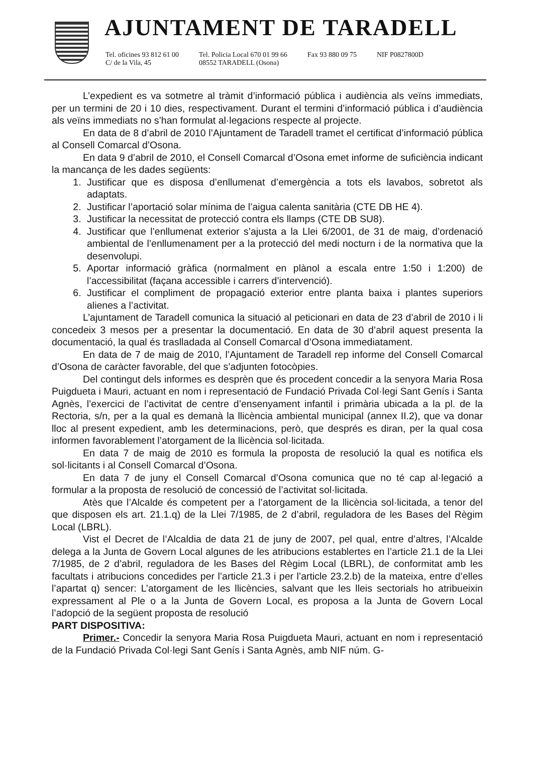AJUNTAMENT DE TARADELL
Tel. oficines 93 812 61 00
C/ de la Vila, 45
Tel. Policia Local 670 01 99 66
08552 TARADELL (Osona)
Fax 93 880 09 75 NIF P0827800D
L’expedient es va sotmetre al tràmit d’informació pública i audiència als veïns immediats, per un termini de 20 i 10 dies, respectivament. Durant el termini d’informació pública i d’audiència als veïns immediats no s’han formulat al·legacions respecte al projecte.
En data de 8 d’abril de 2010 l’Ajuntament de Taradell tramet el certificat d’informació pública al Consell Comarcal d’Osona.
En data 9 d’abril de 2010, el Consell Comarcal d’Osona emet informe de suficiència indicant la mancança de les dades següents:
1. Justificar que es disposa d’enllumenat d’emergència a tots els lavabos, sobretot als adaptats.
2. Justificar l’aportació solar mínima de l’aigua calenta sanitària (CTE DB HE 4).
3. Justificar la necessitat de protecció contra els llamps (CTE DB SU8).
4. Justificar que l’enllumenat exterior s’ajusta a la Llei 6/2001, de 31 de maig, d’ordenació ambiental de l’enllumenament per a la protecció del medi nocturn i de la normativa que la desenvolupi.
5. Aportar informació gràfica (normalment en plànol a escala entre 1:50 i 1:200) de l’accessibilitat (façana accessible i carrers d’intervenció).
6. Justificar el compliment de propagació exterior entre planta baixa i plantes superiors alienes a l’activitat.
L’ajuntament de Taradell comunica la situació al peticionari en data de 23 d’abril de 2010 i li concedeix 3 mesos per a presentar la documentació. En data de 30 d’abril aquest presenta la documentació, la qual és traslladada al Consell Comarcal d’Osona immediatament.
En data de 7 de maig de 2010, l’Ajuntament de Taradell rep informe del Consell Comarcal d’Osona de caràcter favorable, del que s’adjunten fotocòpies.
Del contingut dels informes es desprèn que és procedent concedir a la senyora Maria Rosa Puigdueta i Mauri, actuant en nom i representació de Fundació Privada Col·legi Sant Genís i Santa Agnès, l’exercici de l’activitat de centre d’ensenyament infantil i primària ubicada a la pl. de la Rectoria, s/n, per a la qual es demanà la llicència ambiental municipal (annex II.2), que va donar lloc al present expedient, amb les determinacions, però, que després es diran, per la qual cosa informen favorablement l’atorgament de la llicència sol·licitada.
En data 7 de maig de 2010 es formula la proposta de resolució la qual es notifica els sol·licitants i al Consell Comarcal d’Osona.
En data 7 de juny el Consell Comarcal d’Osona comunica que no té cap al·legació a formular a la proposta de resolució de concessió de l’activitat sol·licitada.
Atès que l’Alcalde és competent per a l’atorgament de la llicència sol·licitada, a tenor del que disposen els art. 21.1.q) de la Llei 7/1985, de 2 d’abril, reguladora de les Bases del Règim Local (LBRL).
Vist el Decret de l’Alcaldia de data 21 de juny de 2007, pel qual, entre d’altres, l’Alcalde delega a la Junta de Govern Local algunes de les atribucions establertes en l’article 21.1 de la Llei 7/1985, de 2 d’abril, reguladora de les Bases del Règim Local (LBRL), de conformitat amb les facultats i atribucions concedides per l’article 21.3 i per l’article 23.2.b) de la mateixa, entre d’elles l’apartat q) sencer: L’atorgament de les llicències, salvant que les lleis sectorials ho atribueixin expressament al Ple o a la Junta de Govern Local, es proposa a la Junta de Govern Local l’adopció de la següent proposta de resolució
PART DISPOSITIVA:
Primer.- Concedir la senyora Maria Rosa Puigdueta Mauri, actuant en nom i representació de la Fundació Privada Col·legi Sant Genís i Santa Agnès, amb NIF núm. G-